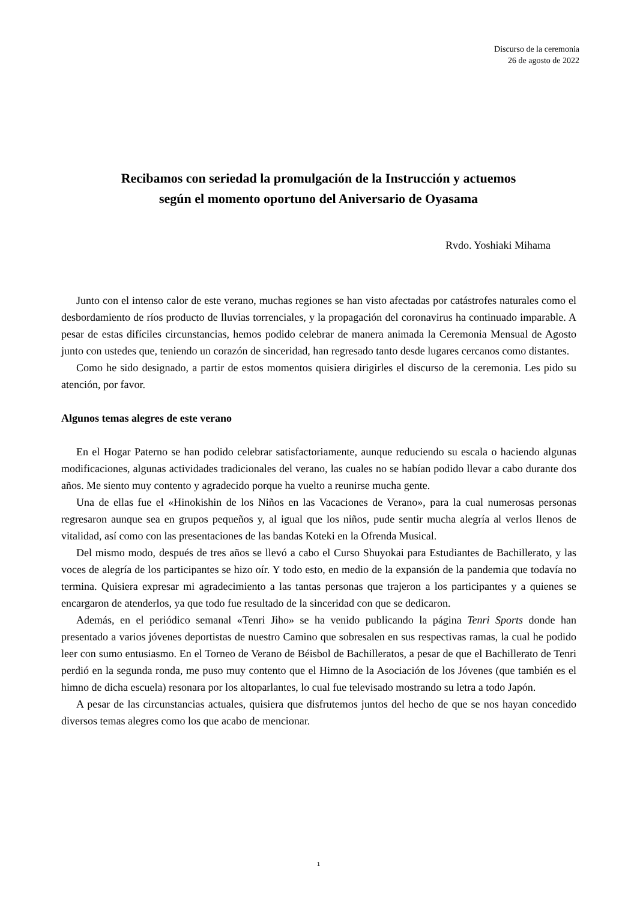Discurso de la ceremonia
26 de agosto de 2022
Recibamos con seriedad la promulgación de la Instrucción y actuemos
según el momento oportuno del Aniversario de Oyasama
Rvdo. Yoshiaki Mihama
Junto con el intenso calor de este verano, muchas regiones se han visto afectadas por catástrofes naturales como el desbordamiento de ríos producto de lluvias torrenciales, y la propagación del coronavirus ha continuado imparable. A pesar de estas difíciles circunstancias, hemos podido celebrar de manera animada la Ceremonia Mensual de Agosto junto con ustedes que, teniendo un corazón de sinceridad, han regresado tanto desde lugares cercanos como distantes.
Como he sido designado, a partir de estos momentos quisiera dirigirles el discurso de la ceremonia. Les pido su atención, por favor.
Algunos temas alegres de este verano
En el Hogar Paterno se han podido celebrar satisfactoriamente, aunque reduciendo su escala o haciendo algunas modificaciones, algunas actividades tradicionales del verano, las cuales no se habían podido llevar a cabo durante dos años. Me siento muy contento y agradecido porque ha vuelto a reunirse mucha gente.
Una de ellas fue el «Hinokishin de los Niños en las Vacaciones de Verano», para la cual numerosas personas regresaron aunque sea en grupos pequeños y, al igual que los niños, pude sentir mucha alegría al verlos llenos de vitalidad, así como con las presentaciones de las bandas Koteki en la Ofrenda Musical.
Del mismo modo, después de tres años se llevó a cabo el Curso Shuyokai para Estudiantes de Bachillerato, y las voces de alegría de los participantes se hizo oír. Y todo esto, en medio de la expansión de la pandemia que todavía no termina. Quisiera expresar mi agradecimiento a las tantas personas que trajeron a los participantes y a quienes se encargaron de atenderlos, ya que todo fue resultado de la sinceridad con que se dedicaron.
Además, en el periódico semanal «Tenri Jiho» se ha venido publicando la página Tenri Sports donde han presentado a varios jóvenes deportistas de nuestro Camino que sobresalen en sus respectivas ramas, la cual he podido leer con sumo entusiasmo. En el Torneo de Verano de Béisbol de Bachilleratos, a pesar de que el Bachillerato de Tenri perdió en la segunda ronda, me puso muy contento que el Himno de la Asociación de los Jóvenes (que también es el himno de dicha escuela) resonara por los altoparlantes, lo cual fue televisado mostrando su letra a todo Japón.
A pesar de las circunstancias actuales, quisiera que disfrutemos juntos del hecho de que se nos hayan concedido diversos temas alegres como los que acabo de mencionar.
1